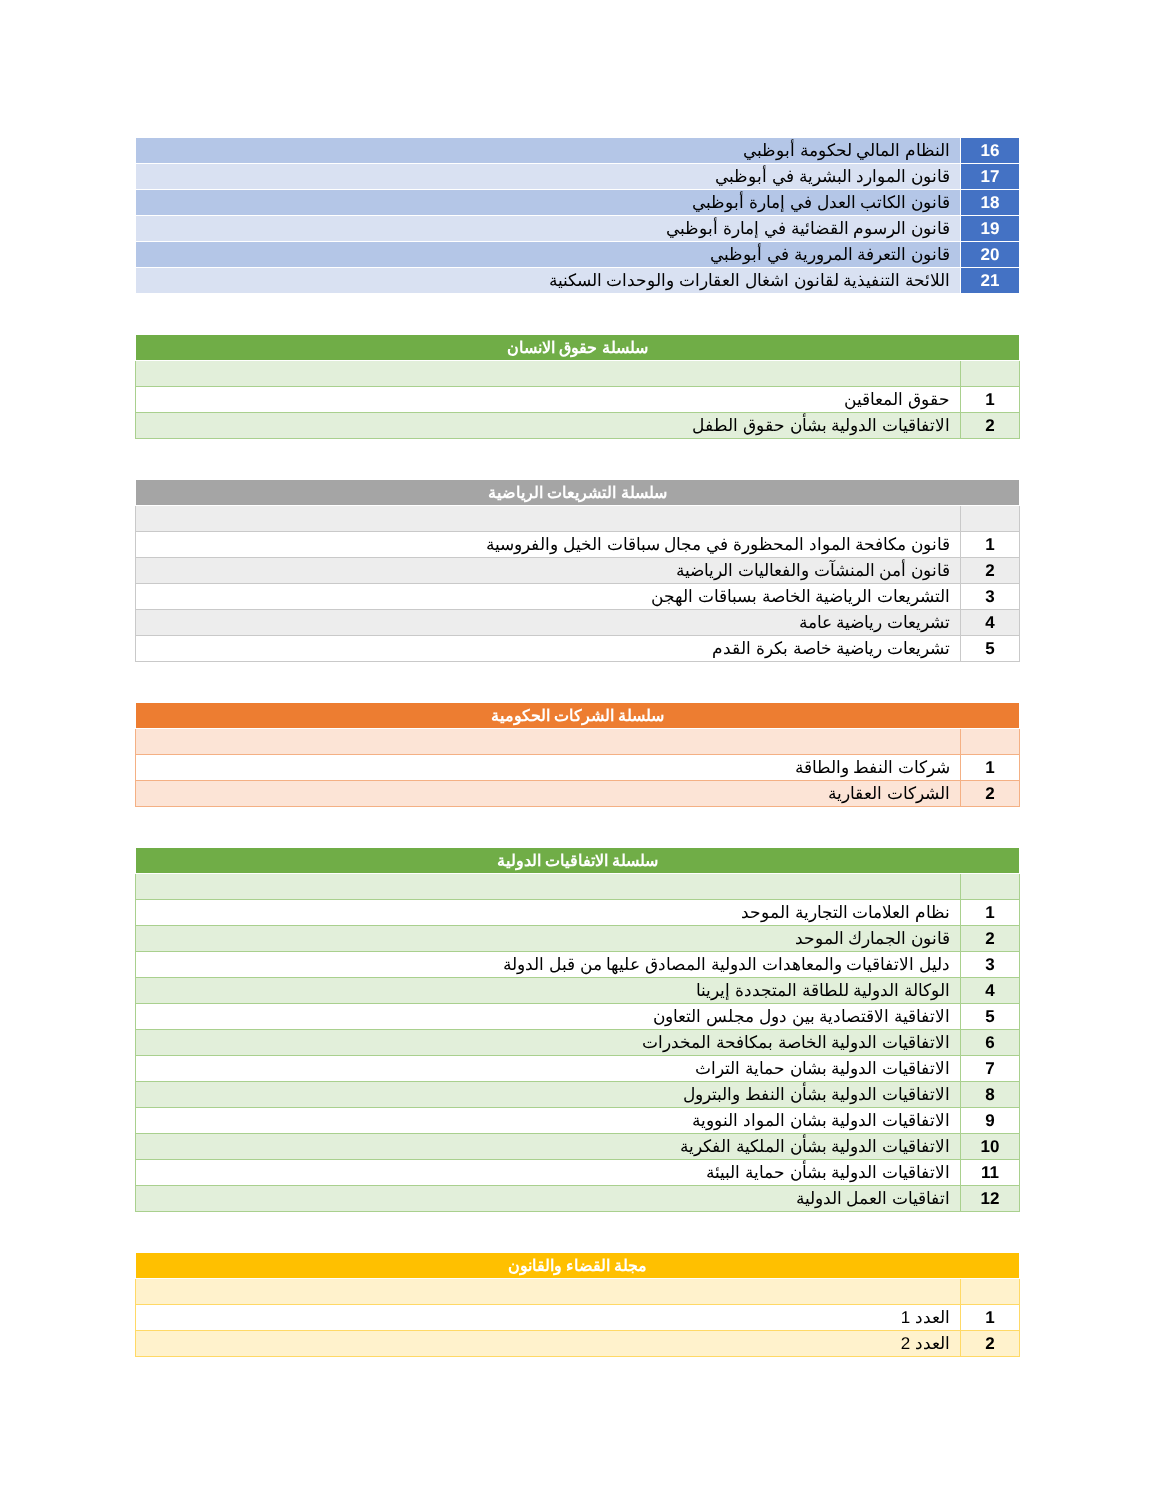| 16 | النظام المالي لحكومة أبوظبي |
| 17 | قانون الموارد البشرية في أبوظبي |
| 18 | قانون الكاتب العدل في إمارة أبوظبي |
| 19 | قانون الرسوم القضائية في إمارة أبوظبي |
| 20 | قانون التعرفة المرورية في أبوظبي |
| 21 | اللائحة التنفيذية لقانون اشغال العقارات والوحدات السكنية |
| سلسلة حقوق الانسان | |
| --- | --- |
| 1 | حقوق المعاقين |
| 2 | الاتفاقيات الدولية بشأن حقوق الطفل |
| سلسلة التشريعات الرياضية | |
| --- | --- |
| 1 | قانون مكافحة المواد المحظورة في مجال سباقات الخيل والفروسية |
| 2 | قانون أمن المنشآت والفعاليات الرياضية |
| 3 | التشريعات الرياضية الخاصة بسباقات الهجن |
| 4 | تشريعات رياضية عامة |
| 5 | تشريعات رياضية خاصة بكرة القدم |
| سلسلة الشركات الحكومية | |
| --- | --- |
| 1 | شركات النفط والطاقة |
| 2 | الشركات العقارية |
| سلسلة الاتفاقيات الدولية | |
| --- | --- |
| 1 | نظام العلامات التجارية الموحد |
| 2 | قانون الجمارك الموحد |
| 3 | دليل الاتفاقيات والمعاهدات الدولية المصادق عليها من قبل الدولة |
| 4 | الوكالة الدولية للطاقة المتجددة إيرينا |
| 5 | الاتفاقية الاقتصادية بين دول مجلس التعاون |
| 6 | الاتفاقيات الدولية الخاصة بمكافحة المخدرات |
| 7 | الاتفاقيات الدولية بشان حماية التراث |
| 8 | الاتفاقيات الدولية بشأن النفط والبترول |
| 9 | الاتفاقيات الدولية بشان المواد النووية |
| 10 | الاتفاقيات الدولية بشأن الملكية الفكرية |
| 11 | الاتفاقيات الدولية بشأن حماية البيئة |
| 12 | اتفاقيات العمل الدولية |
| مجلة القضاء والقانون | |
| --- | --- |
| 1 | العدد 1 |
| 2 | العدد 2 |